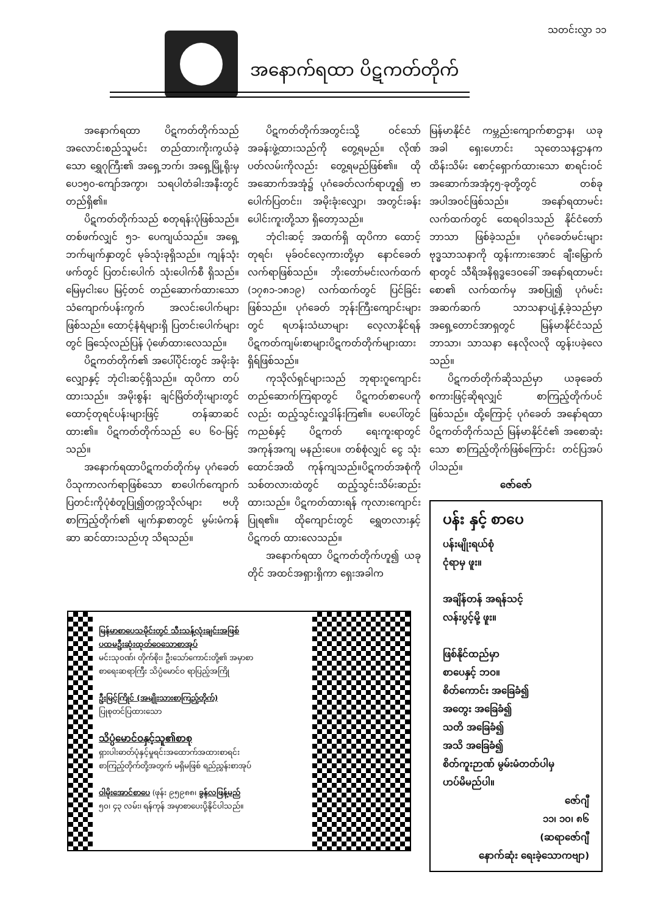သတင်းလွှာ ၁၁
အနောက်ရထာ ပိဋကတ်တိုက်
အနောက်ရထာ ပိဋကတ်တိုက်သည် အလောင်းစည်သူမင်း တည်ထားကိုးကွယ်ခဲ့သော ရွှေဂုကြီး၏ အရှေ့ဘက်၊ အရှေ့မြို့ရိုးမှ ပေ၁၅၀-ကျော်အကွာ၊ သရပါတံခါးအနီးတွင် တည်ရှိ၏။
ပိဋကတ်တိုက်သည် စတုရန်းပုံဖြစ်သည်။ တစ်ဖက်လျှင် ၅၁- ပေကျယ်သည်။ အရှေ့ဘက်မျက်နှာတွင် မုခ်သုံးခုရှိသည်။ ကျန်သုံးဖက်တွင် ပြတင်းပေါက် သုံးပေါက်စီ ရှိသည်။ မြေမှငါးပေ မြင့်တင် တည်ဆောက်ထားသော သံကျောက်ပန်းကွက် အလင်းပေါက်များဖြစ်သည်။ ထောင့်နံရံများရှိ ပြတင်းပေါက်များတွင် ခြသေ့်လည်ပြန် ပုံဖော်ထားလေသည်။
ပိဋကတ်တိုက်၏ အပေါ်ပိုင်းတွင် အမိုးခုံးလျှောနှင့် ဘုံငါးဆင့်ရှိသည်။ ထုပိကာ တပ်ထားသည်။ အမိုးစွန်း ချင်မြိတ်တိုးများတွင်ထောင့်တုရင်ပန်းများဖြင့် တန်ဆာဆင်ထား၏။ ပိဋကတ်တိုက်သည် ပေ ၆၀-မြင့်သည်။
အနောက်ရထာပိဋကတ်တိုက်မှ ပုဂံခေတ် ပိသုကာလက်ရာဖြစ်သော စာပေါက်ကျောက်ပြတင်းကိုပုံစံတူပြု၍တက္ကသိုလ်များ ဗဟိုစာကြည့်တိုက်၏ မျက်နှာစာတွင် မွမ်းမံကန်ဆာ ဆင်ထားသည်ဟု သိရသည်။
ပိဋကတ်တိုက်အတွင်းသို့ ဝင်သော် အခန်းဖွဲ့ထားသည်ကို တွေ့ရမည်။ လိုဏ်ပတ်လမ်းကိုလည်း တွေ့ရမည်ဖြစ်၏။ ထိုအဆောက်အအုံ၌ ပုဂံခေတ်လက်ရာဟူ၍ ဗာပေါက်ပြတင်း၊ အမိုးခုံးလျှော၊ အတွင်းခန်းပေါင်းကူးတို့သာ ရှိတော့သည်။
ဘုံငါးဆင့် အထက်ရှိ ထုပိကာ ထောင့်တုရင်၊ မုခ်ဝင်လေ့ကားတို့မှာ နောင်ခေတ်လက်ရာဖြစ်သည်။ ဘိုးတော်မင်းလက်ထက် (၁၇၈၁-၁၈၁၉) လက်ထက်တွင် ပြင်ခြင်းဖြစ်သည်။ ပုဂံခေတ် ဘုန်းကြီးကျောင်းများတွင် ရဟန်းသံဃာများ လေ့လာနိုင်ရန် ပိဋကတ်ကျမ်းစာများပိဋကတ်တိုက်များထားရှိရ်ဖြစ်သည်။
ကုသိုလ်ရှင်များသည် ဘုရားဂူကျောင်း တည်ဆောက်ကြရာတွင် ပိဋကတ်စာပေကိုလည်း ထည့်သွင်းလှူဒါန်းကြ၏။ ပေပေါ်တွင် ကညစ်နှင့် ပိဋကတ် ရေးကူးရာတွင်အကုန်အကျ မနည်းပေ။ တစ်စုံလျှင် ငွေ သုံးထောင်အထိ ကုန်ကျသည်။ပိဋကတ်အစုံကို သစ်တလားထဲတွင် ထည့်သွင်းသိမ်းဆည်းထားသည်။ ပိဋကတ်ထားရန် ကုလားကျောင်း ပြုရ၏။ ထိုကျောင်းတွင် ရွှေတလားနှင့် ပိဋကတ် ထားလေသည်။
အနောက်ရထာ ပိဋကတ်တိုက်ဟူ၍ ယခုတိုင် အထင်အရှားရှိကာ ရှေးအခါက
မြန်မာနိုင်ငံ ကမ္ဘည်းကျောက်စာဌာန၊ ယခုအခါ ရှေးဟောင်း သုတေသနဌာနက ထိန်းသိမ်း စောင့်ရှောက်ထားသော စာရင်းဝင် အဆောက်အအုံ၄၅-ခုတို့တွင် တစ်ခုအပါအဝင်ဖြစ်သည်။ အနော်ရထာမင်းလက်ထက်တွင် ထေရဝါဒသည် နိုင်ငံတော်ဘာသာ ဖြစ်ခဲ့သည်။ ပုဂံခေတ်မင်းများ ဗုဒ္ဓသာသနာကို ထွန်းကားအောင် ချီးမြှောက်ရာတွင် သီရိအနိရုဒ္ဓဒေဝခေါ် အနော်ရထာမင်းစော၏ လက်ထက်မှ အစပြု၍ ပုဂံမင်းအဆက်ဆက် သာသနာပျံ့နှံ့ခဲ့သည်မှာ အရှေ့တောင်အာရှတွင် မြန်မာနိုင်ငံသည် ဘာသာ၊ သာသနာ နေလိုလလို ထွန်းပခဲ့လေသည်။
ပိဋကတ်တိုက်ဆိုသည်မှာ ယခုခေတ်စကားဖြင့်ဆိုရလျှင် စာကြည့်တိုက်ပင်ဖြစ်သည်။ ထို့ကြောင့် ပုဂံခေတ် အနော်ရထာ ပိဋကတ်တိုက်သည် မြန်မာနိုင်ငံ၏ အစောဆုံးသော စာကြည့်တိုက်ဖြစ်ကြောင်း တင်ပြအပ်ပါသည်။
ဇော်ဇော်
ပန်း နှင့် စာပေ
ပန်းမျိုးရယ်စုံ
ငုံရာမှ ဖူး။
အချိန်တန် အရန်သင့်
လန်းပွင့်မို့ ဖူး။
ဖြစ်နိုင်ထည်မှာ
စာပေနှင့် ဘဝ။
စိတ်ကောင်း အခြေခံ၍
အတွေး အခြေခံ၍
သတိ အခြေခံ၍
အသိ အခြေခံ၍
စိတ်ကူးဉာဏ် မွမ်းမံတတ်ပါမှ
ဟပ်မိမည်ပါ။
ဇော်ဂျီ
၁၁၊ ၁၀၊ ၈၆
(ဆရာဇော်ဂျီ
နောက်ဆုံး ရေးခဲ့သောကဗျာ)
မြန်မာစာပေသမိုင်းတွင် သီးသန့်လုံးချင်းအဖြစ်
ပထမဦးဆုံးထုတ်ဝေသောစာအုပ်
မင်းသုဝဏ်၊ တိုက်စိုး၊ ဦးသော်ကောင်းတို့၏ အမှာစာ
စာရေးဆရာကြီး သိပ္ပံမောင်ဝ ရာပြည့်အကြို
ဦးမြင့်ကြိုင် (အမျိုးသားစာကြည့်တိုက်)
ပြုစုတင်ပြထားသော
သိပ္ပံမောင်ဝနှင့်သူ၏စာစု
ရှားပါးဓာတ်ပုံနှင့်မှုရင်းအထောက်အထားစာရင်း
စာကြည့်တိုက်တို့အတွက် မရှိမဖြစ် ရည်ညွှန်းစာအုပ်
ဝါမိုးအောင်စာပေ (ဖုန်း ၉၅၉၈၈၊ ခွန်လဖြန့်မည်
၅၀၊ ၄၃ လမ်း၊ ရန်ကုန် အမှာစာပေးပို့နိုင်ပါသည်။